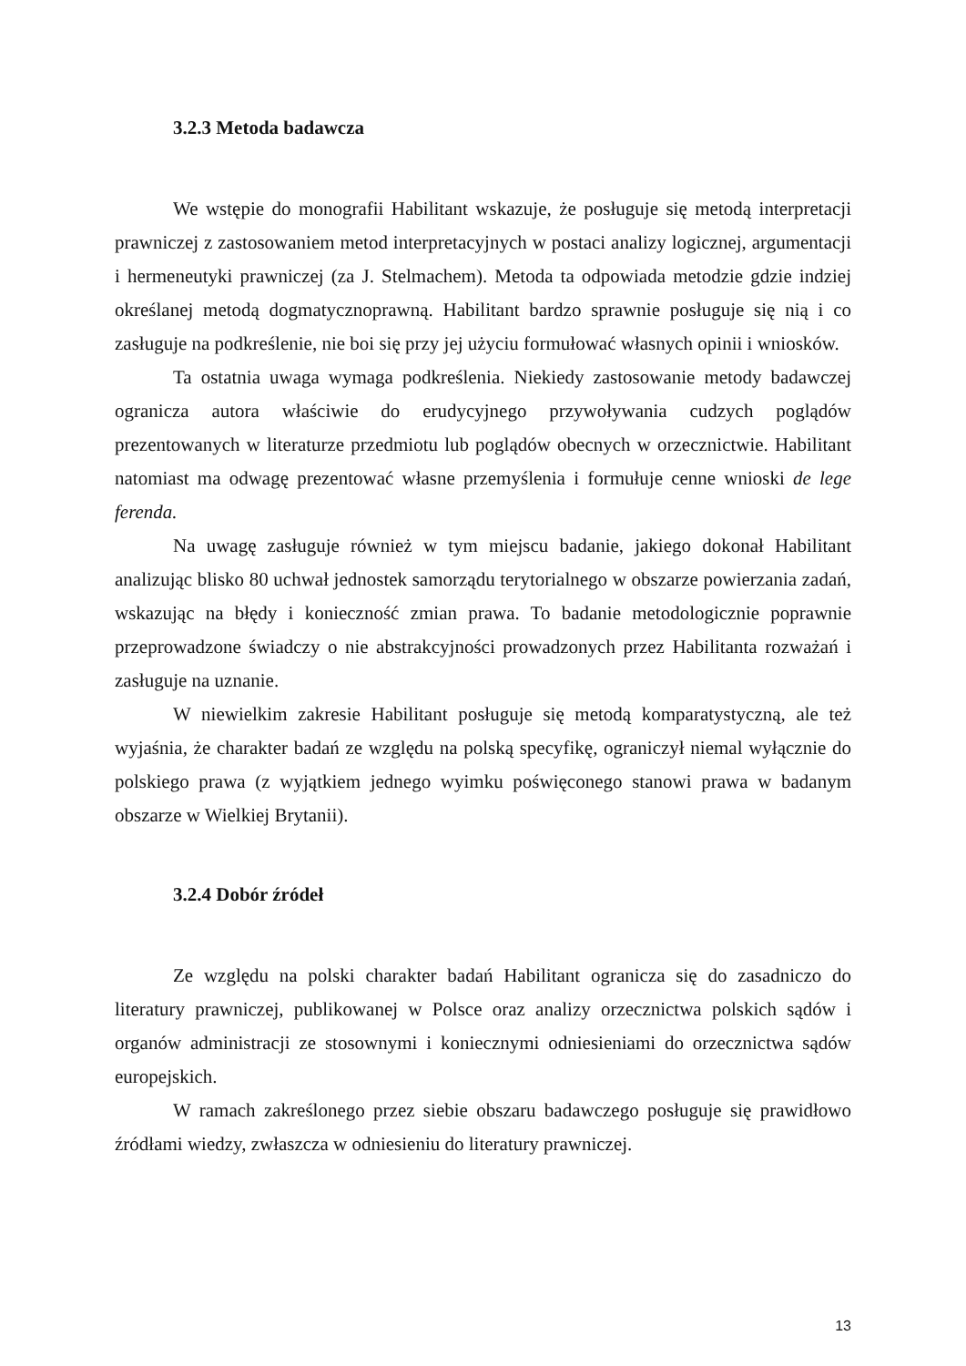3.2.3 Metoda badawcza
We wstępie do monografii Habilitant wskazuje, że posługuje się metodą interpretacji prawniczej z zastosowaniem metod interpretacyjnych w postaci analizy logicznej, argumentacji i hermeneutyki prawniczej (za J. Stelmachem). Metoda ta odpowiada metodzie gdzie indziej określanej metodą dogmatycznoprawną. Habilitant bardzo sprawnie posługuje się nią i co zasługuje na podkreślenie, nie boi się przy jej użyciu formułować własnych opinii i wniosków.
Ta ostatnia uwaga wymaga podkreślenia. Niekiedy zastosowanie metody badawczej ogranicza autora właściwie do erudycyjnego przywoływania cudzych poglądów prezentowanych w literaturze przedmiotu lub poglądów obecnych w orzecznictwie. Habilitant natomiast ma odwagę prezentować własne przemyślenia i formułuje cenne wnioski de lege ferenda.
Na uwagę zasługuje również w tym miejscu badanie, jakiego dokonał Habilitant analizując blisko 80 uchwał jednostek samorządu terytorialnego w obszarze powierzania zadań, wskazując na błędy i konieczność zmian prawa. To badanie metodologicznie poprawnie przeprowadzone świadczy o nie abstrakcyjności prowadzonych przez Habilitanta rozważań i zasługuje na uznanie.
W niewielkim zakresie Habilitant posługuje się metodą komparatystyczną, ale też wyjaśnia, że charakter badań ze względu na polską specyfikę, ograniczył niemal wyłącznie do polskiego prawa (z wyjątkiem jednego wyimku poświęconego stanowi prawa w badanym obszarze w Wielkiej Brytanii).
3.2.4 Dobór źródeł
Ze względu na polski charakter badań Habilitant ogranicza się do zasadniczo do literatury prawniczej, publikowanej w Polsce oraz analizy orzecznictwa polskich sądów i organów administracji ze stosownymi i koniecznymi odniesieniami do orzecznictwa sądów europejskich.
W ramach zakreślonego przez siebie obszaru badawczego posługuje się prawidłowo źródłami wiedzy, zwłaszcza w odniesieniu do literatury prawniczej.
13